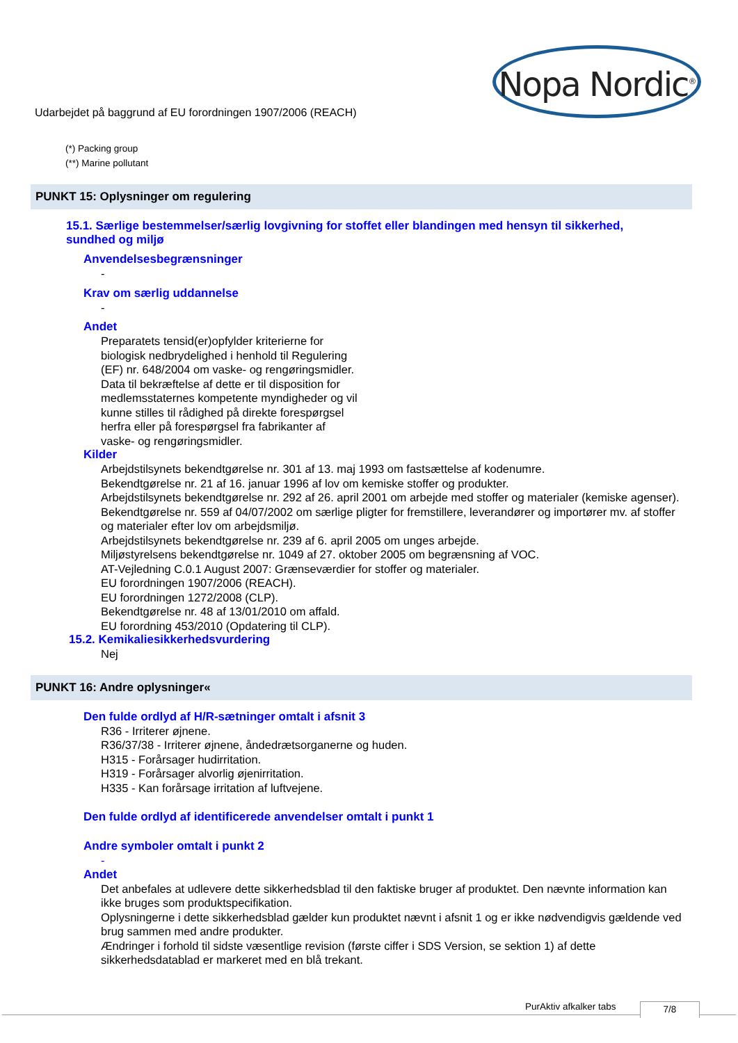Nopa Nordic<sup>®</sup>
Udarbejdet på baggrund af EU forordningen 1907/2006 (REACH)
(*) Packing group
(**) Marine pollutant
PUNKT 15: Oplysninger om regulering
15.1. Særlige bestemmelser/særlig lovgivning for stoffet eller blandingen med hensyn til sikkerhed, sundhed og miljø
Anvendelsesbegrænsninger
-
Krav om særlig uddannelse
-
Andet
Preparatets tensid(er)opfylder kriterierne for biologisk nedbrydelighed i henhold til Regulering (EF) nr. 648/2004 om vaske- og rengøringsmidler. Data til bekræftelse af dette er til disposition for medlemsstaternes kompetente myndigheder og vil kunne stilles til rådighed på direkte forespørgsel herfra eller på forespørgsel fra fabrikanter af vaske- og rengøringsmidler.
Kilder
Arbejdstilsynets bekendtgørelse nr. 301 af 13. maj 1993 om fastsættelse af kodenumre.
Bekendtgørelse nr. 21 af 16. januar 1996 af lov om kemiske stoffer og produkter.
Arbejdstilsynets bekendtgørelse nr. 292 af 26. april 2001 om arbejde med stoffer og materialer (kemiske agenser).
Bekendtgørelse nr. 559 af 04/07/2002 om særlige pligter for fremstillere, leverandører og importører mv. af stoffer og materialer efter lov om arbejdsmiljø.
Arbejdstilsynets bekendtgørelse nr. 239 af 6. april 2005 om unges arbejde.
Miljøstyrelsens bekendtgørelse nr. 1049 af 27. oktober 2005 om begrænsning af VOC.
AT-Vejledning C.0.1 August 2007: Grænseværdier for stoffer og materialer.
EU forordningen 1907/2006 (REACH).
EU forordningen 1272/2008 (CLP).
Bekendtgørelse nr. 48 af 13/01/2010 om affald.
EU forordning 453/2010 (Opdatering til CLP).
15.2. Kemikaliesikkerhedsvurdering
Nej
PUNKT 16: Andre oplysninger«
Den fulde ordlyd af H/R-sætninger omtalt i afsnit 3
R36 - Irriterer øjnene.
R36/37/38 - Irriterer øjnene, åndedrætsorganerne og huden.
H315 - Forårsager hudirritation.
H319 - Forårsager alvorlig øjenirritation.
H335 - Kan forårsage irritation af luftvejene.
Den fulde ordlyd af identificerede anvendelser omtalt i punkt 1
Andre symboler omtalt i punkt 2
-
Andet
Det anbefales at udlevere dette sikkerhedsblad til den faktiske bruger af produktet. Den nævnte information kan ikke bruges som produktspecifikation.
Oplysningerne i dette sikkerhedsblad gælder kun produktet nævnt i afsnit 1 og er ikke nødvendigvis gældende ved brug sammen med andre produkter.
Ændringer i forhold til sidste væsentlige revision (første ciffer i SDS Version, se sektion 1) af dette sikkerhedsdatablad er markeret med en blå trekant.
PurAktiv afkalker tabs 7/8